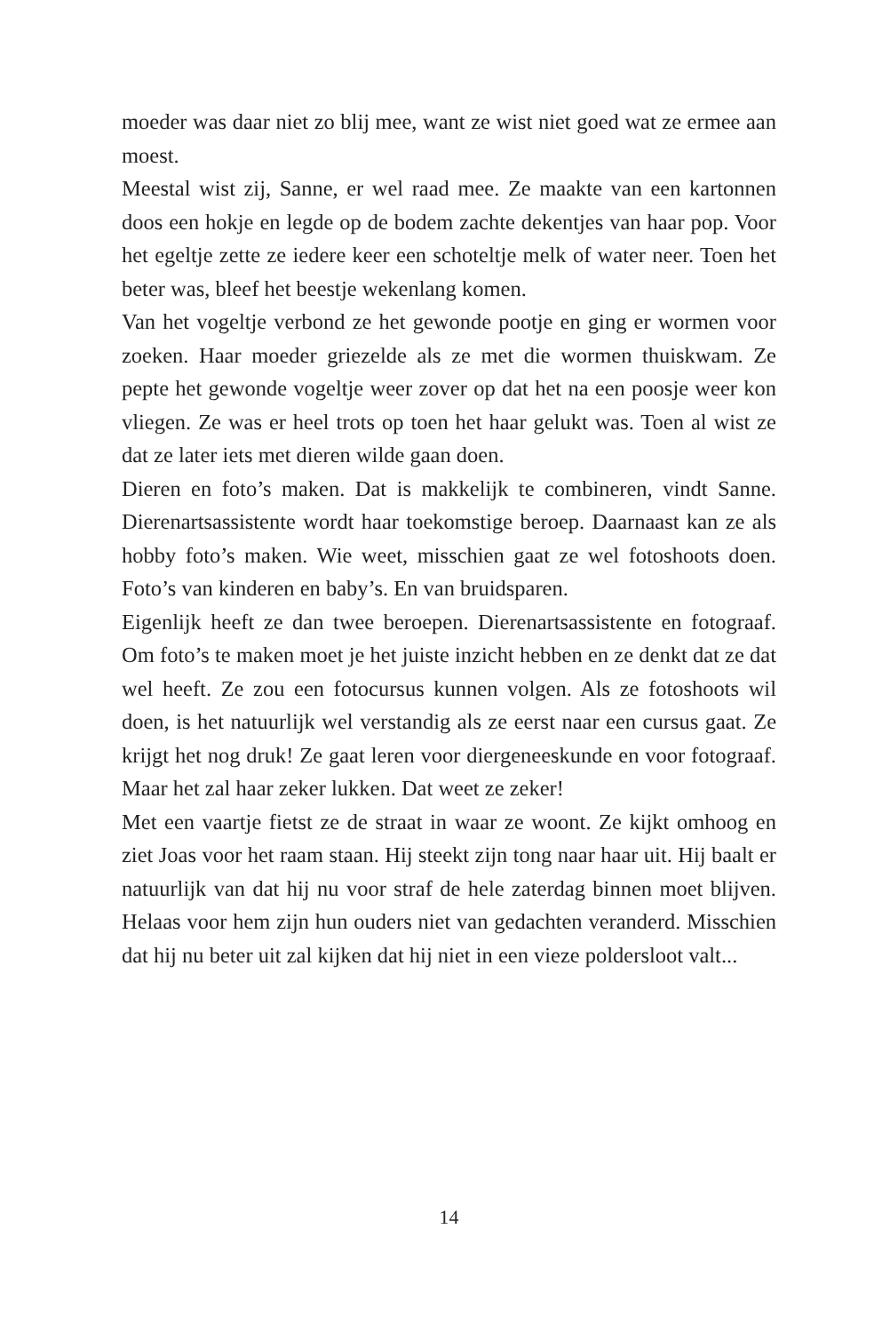moeder was daar niet zo blij mee, want ze wist niet goed wat ze ermee aan moest.
Meestal wist zij, Sanne, er wel raad mee. Ze maakte van een kartonnen doos een hokje en legde op de bodem zachte dekentjes van haar pop. Voor het egeltje zette ze iedere keer een schoteltje melk of water neer. Toen het beter was, bleef het beestje wekenlang komen.
Van het vogeltje verbond ze het gewonde pootje en ging er wormen voor zoeken. Haar moeder griezelde als ze met die wormen thuiskwam. Ze pepte het gewonde vogeltje weer zover op dat het na een poosje weer kon vliegen. Ze was er heel trots op toen het haar gelukt was. Toen al wist ze dat ze later iets met dieren wilde gaan doen.
Dieren en foto’s maken. Dat is makkelijk te combineren, vindt Sanne. Dierenartsassistente wordt haar toekomstige beroep. Daarnaast kan ze als hobby foto’s maken. Wie weet, misschien gaat ze wel fotoshoots doen. Foto’s van kinderen en baby’s. En van bruidsparen.
Eigenlijk heeft ze dan twee beroepen. Dierenartsassistente en fotograaf. Om foto’s te maken moet je het juiste inzicht hebben en ze denkt dat ze dat wel heeft. Ze zou een fotocursus kunnen volgen. Als ze fotoshoots wil doen, is het natuurlijk wel verstandig als ze eerst naar een cursus gaat. Ze krijgt het nog druk! Ze gaat leren voor diergeneeskunde en voor fotograaf. Maar het zal haar zeker lukken. Dat weet ze zeker!
Met een vaartje fietst ze de straat in waar ze woont. Ze kijkt omhoog en ziet Joas voor het raam staan. Hij steekt zijn tong naar haar uit. Hij baalt er natuurlijk van dat hij nu voor straf de hele zaterdag binnen moet blijven. Helaas voor hem zijn hun ouders niet van gedachten veranderd. Misschien dat hij nu beter uit zal kijken dat hij niet in een vieze poldersloot valt...
14